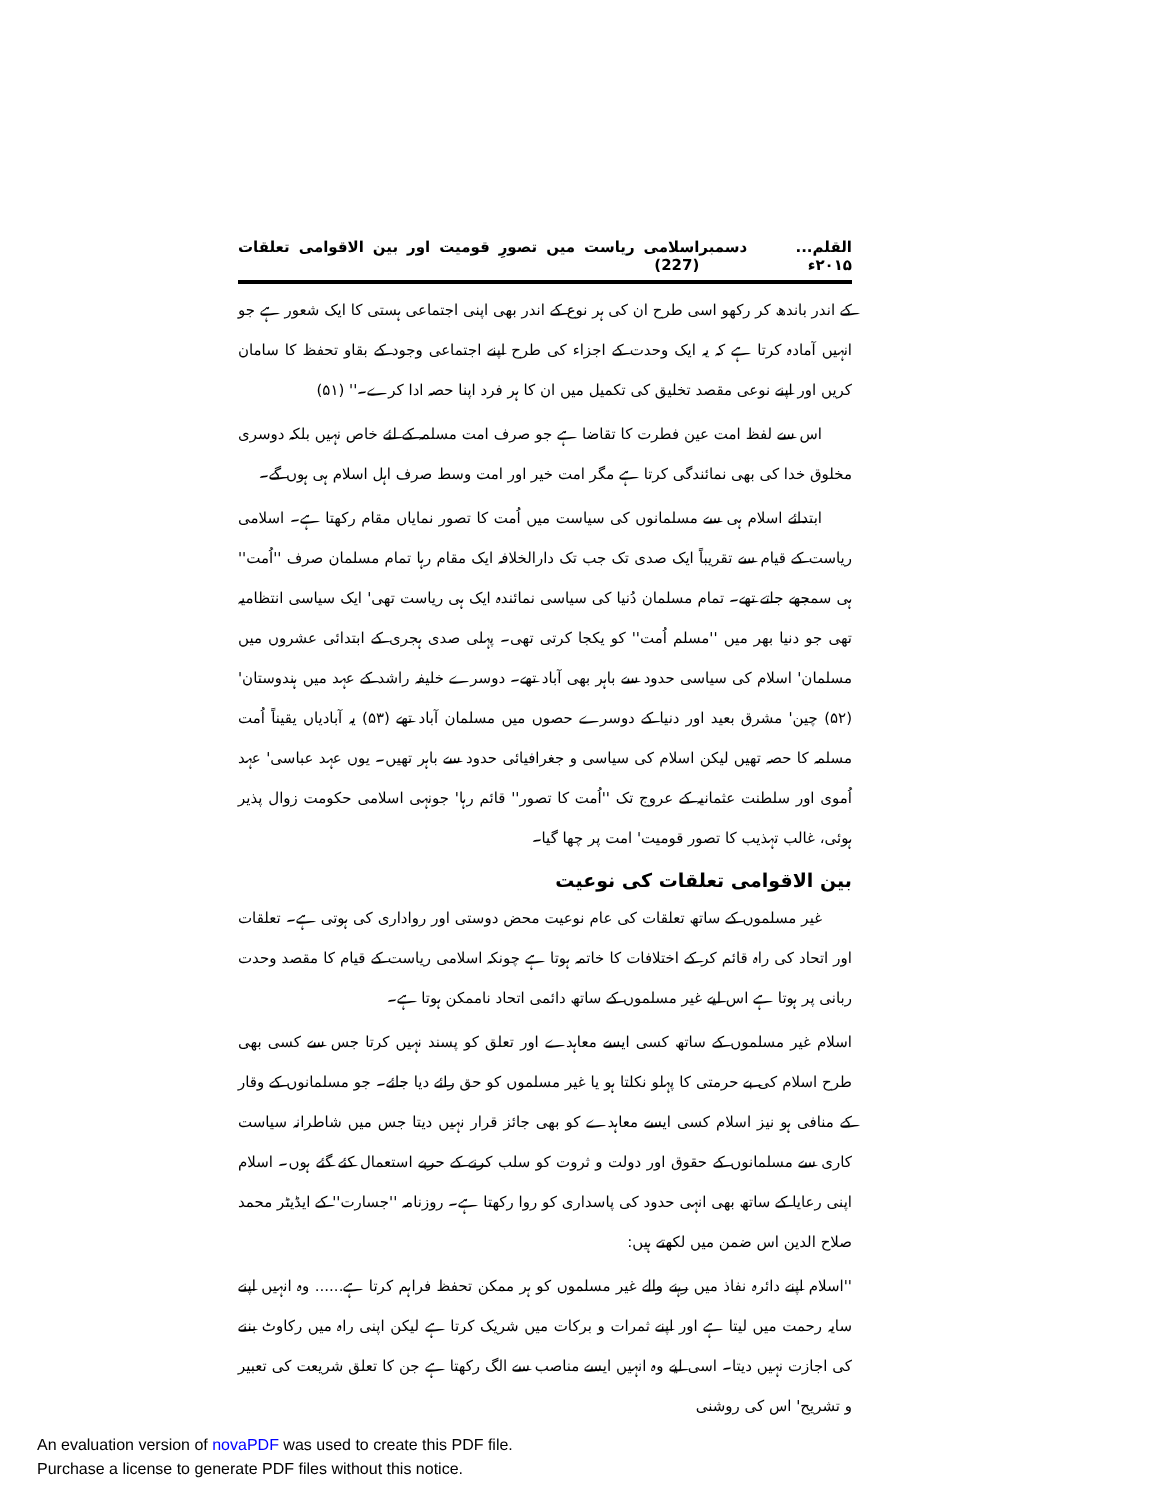القلم... دسمبر ۲۰۱۵ء اسلامی ریاست میں تصورِ قومیت اور بین الاقوامی تعلقات (227)
کے اندر باندھ کر رکھو اسی طرح ان کی ہر نوع کے اندر بھی اپنی اجتماعی ہستی کا ایک شعور ہے جو انہیں آمادہ کرتا ہے کہ یہ ایک وحدت کے اجزاء کی طرح اپنے اجتماعی وجود کے بقاو تحفظ کا سامان کریں اور اپنے نوعی مقصد تخلیق کی تکمیل میں ان کا ہر فرد اپنا حصہ ادا کرے۔'' (۵۱)
اس سے لفظ امت عین فطرت کا تقاضا ہے جو صرف امت مسلمہ کے لئے خاص نہیں بلکہ دوسری مخلوق خدا کی بھی نمائندگی کرتا ہے مگر امت خیر اور امت وسط صرف اہل اسلام ہی ہوں گے۔
ابتدائے اسلام ہی سے مسلمانوں کی سیاست میں اُمت کا تصور نمایاں مقام رکھتا ہے۔ اسلامی ریاست کے قیام سے تقریباً ایک صدی تک جب تک دارالخلافہ ایک مقام رہا تمام مسلمان صرف ''اُمت'' ہی سمجھے جاتے تھے۔ تمام مسلمان دُنیا کی سیاسی نمائندہ ایک ہی ریاست تھی' ایک سیاسی انتظامیہ تھی جو دنیا بھر میں ''مسلم اُمت'' کو یکجا کرتی تھی۔ پہلی صدی ہجری کے ابتدائی عشروں میں مسلمان' اسلام کی سیاسی حدود سے باہر بھی آباد تھے۔ دوسرے خلیفہ راشد کے عہد میں ہندوستان' (۵۲) چین' مشرق بعید اور دنیا کے دوسرے حصوں میں مسلمان آباد تھے (۵۳) یہ آبادیاں یقیناً اُمت مسلمہ کا حصہ تھیں لیکن اسلام کی سیاسی و جغرافیائی حدود سے باہر تھیں۔ یوں عہد عباسی' عہد اُموی اور سلطنت عثمانیہ کے عروج تک ''اُمت کا تصور'' قائم رہا' جونہی اسلامی حکومت زوال پذیر ہوئی، غالب تہذیب کا تصور قومیت' امت پر چھا گیا۔
بین الاقوامی تعلقات کی نوعیت
غیر مسلموں کے ساتھ تعلقات کی عام نوعیت محض دوستی اور رواداری کی ہوتی ہے۔ تعلقات اور اتحاد کی راہ قائم کر کے اختلافات کا خاتمہ ہوتا ہے چونکہ اسلامی ریاست کے قیام کا مقصد وحدت ربانی پر ہوتا ہے اس لیے غیر مسلموں کے ساتھ دائمی اتحاد ناممکن ہوتا ہے۔
اسلام غیر مسلموں کے ساتھ کسی ایسے معاہدے اور تعلق کو پسند نہیں کرتا جس سے کسی بھی طرح اسلام کی بے حرمتی کا پہلو نکلتا ہو یا غیر مسلموں کو حق رائے دیا جائے۔ جو مسلمانوں کے وقار کے منافی ہو نیز اسلام کسی ایسے معاہدے کو بھی جائز قرار نہیں دیتا جس میں شاطرانہ سیاست کاری سے مسلمانوں کے حقوق اور دولت و ثروت کو سلب کرنے کے حربے استعمال کئے گئے ہوں۔ اسلام اپنی رعایا کے ساتھ بھی انہی حدود کی پاسداری کو روا رکھتا ہے۔ روزنامہ ''جسارت'' کے ایڈیٹر محمد صلاح الدین اس ضمن میں لکھتے ہیں:
''اسلام اپنے دائرہ نفاذ میں رہنے والے غیر مسلموں کو ہر ممکن تحفظ فراہم کرتا ہے...... وہ انہیں اپنے سایہ رحمت میں لیتا ہے اور اپنے ثمرات و برکات میں شریک کرتا ہے لیکن اپنی راہ میں رکاوٹ بننے کی اجازت نہیں دیتا۔ اسی لیے وہ انہیں ایسے مناصب سے الگ رکھتا ہے جن کا تعلق شریعت کی تعبیر و تشریح' اس کی روشنی
An evaluation version of novaPDF was used to create this PDF file.
Purchase a license to generate PDF files without this notice.